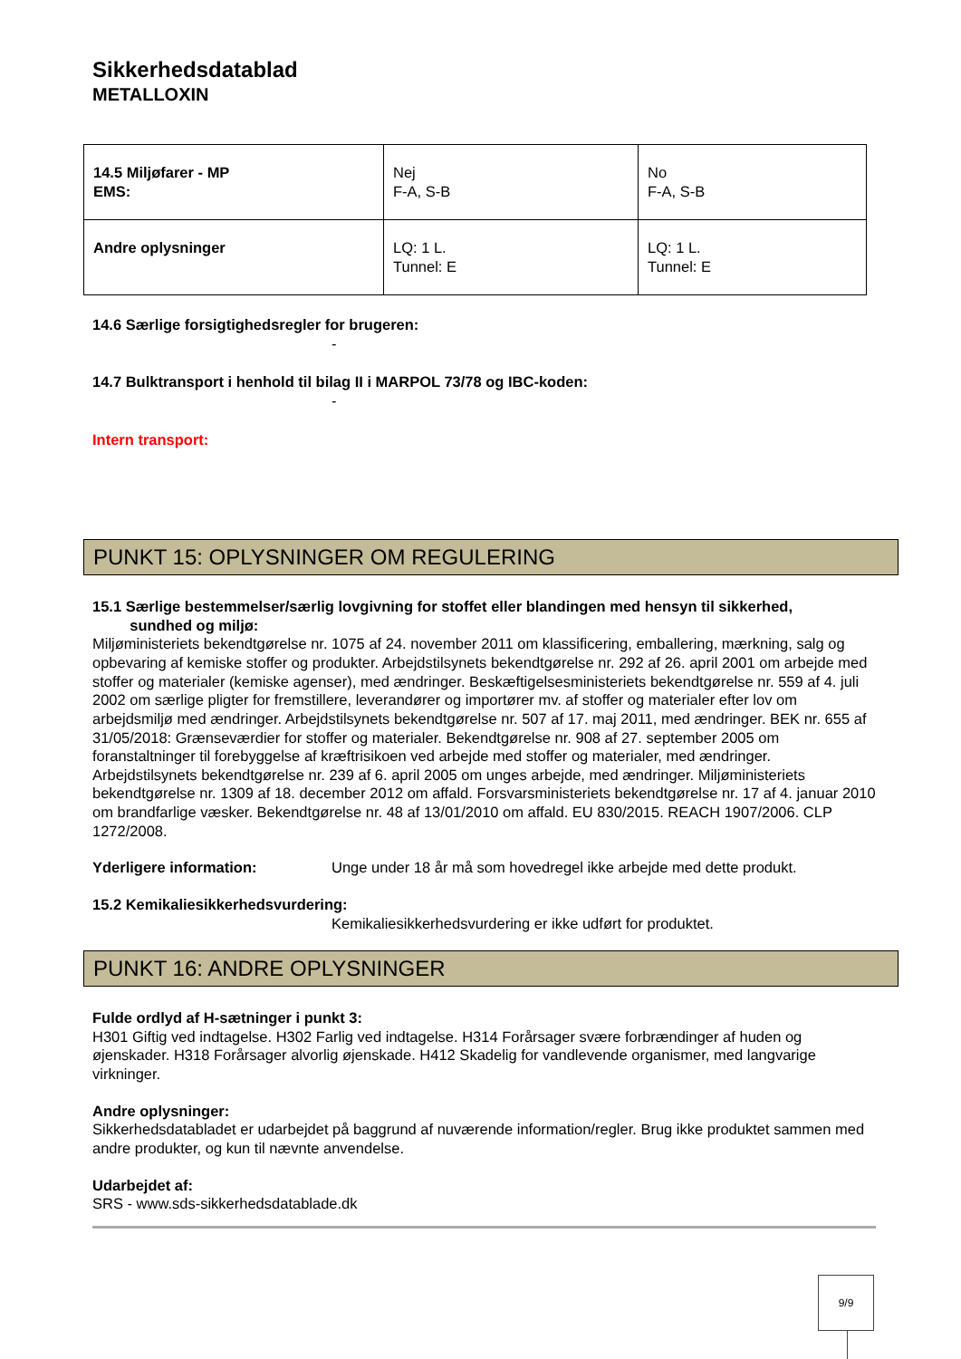Sikkerhedsdatablad
METALLOXIN
| 14.5 Miljøfarer - MP EMS: | Nej F-A, S-B | No F-A, S-B |
| Andre oplysninger | LQ: 1 L. Tunnel: E | LQ: 1 L. Tunnel: E |
14.6 Særlige forsigtighedsregler for brugeren:
-
14.7 Bulktransport i henhold til bilag II i MARPOL 73/78 og IBC-koden:
-
Intern transport:
PUNKT 15: OPLYSNINGER OM REGULERING
15.1 Særlige bestemmelser/særlig lovgivning for stoffet eller blandingen med hensyn til sikkerhed,
sundhed og miljø:
Miljøministeriets bekendtgørelse nr. 1075 af 24. november 2011 om klassificering, emballering, mærkning, salg og opbevaring af kemiske stoffer og produkter. Arbejdstilsynets bekendtgørelse nr. 292 af 26. april 2001 om arbejde med stoffer og materialer (kemiske agenser), med ændringer. Beskæftigelsesministeriets bekendtgørelse nr. 559 af 4. juli 2002 om særlige pligter for fremstillere, leverandører og importører mv. af stoffer og materialer efter lov om arbejdsmiljø med ændringer. Arbejdstilsynets bekendtgørelse nr. 507 af 17. maj 2011, med ændringer. BEK nr. 655 af 31/05/2018: Grænseværdier for stoffer og materialer. Bekendtgørelse nr. 908 af 27. september 2005 om foranstaltninger til forebyggelse af kræftrisikoen ved arbejde med stoffer og materialer, med ændringer. Arbejdstilsynets bekendtgørelse nr. 239 af 6. april 2005 om unges arbejde, med ændringer. Miljøministeriets bekendtgørelse nr. 1309 af 18. december 2012 om affald. Forsvarsministeriets bekendtgørelse nr. 17 af 4. januar 2010 om brandfarlige væsker. Bekendtgørelse nr. 48 af 13/01/2010 om affald. EU 830/2015. REACH 1907/2006. CLP 1272/2008.
Yderligere information: Unge under 18 år må som hovedregel ikke arbejde med dette produkt.
15.2 Kemikaliesikkerhedsvurdering:
Kemikaliesikkerhedsvurdering er ikke udført for produktet.
PUNKT 16: ANDRE OPLYSNINGER
Fulde ordlyd af H-sætninger i punkt 3:
H301 Giftig ved indtagelse. H302 Farlig ved indtagelse. H314 Forårsager svære forbrændinger af huden og øjenskader. H318 Forårsager alvorlig øjenskade. H412 Skadelig for vandlevende organismer, med langvarige virkninger.
Andre oplysninger:
Sikkerhedsdatabladet er udarbejdet på baggrund af nuværende information/regler. Brug ikke produktet sammen med andre produkter, og kun til nævnte anvendelse.
Udarbejdet af:
SRS - www.sds-sikkerhedsdatablade.dk
9/9